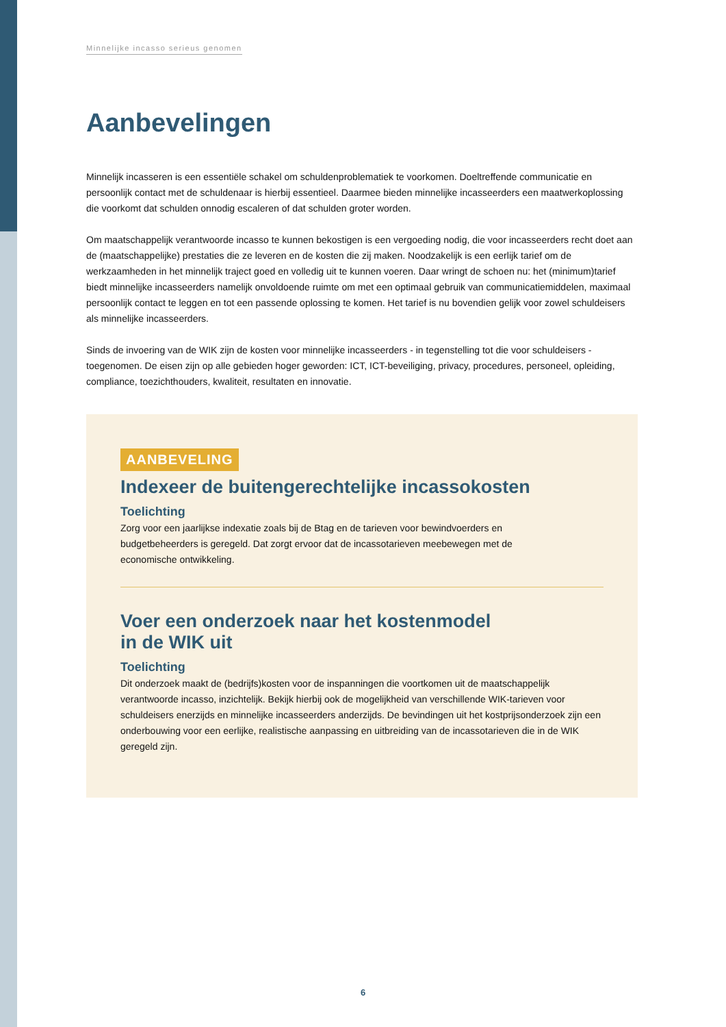Minnelijke incasso serieus genomen
Aanbevelingen
Minnelijk incasseren is een essentiële schakel om schuldenproblematiek te voorkomen. Doeltreffende communicatie en persoonlijk contact met de schuldenaar is hierbij essentieel. Daarmee bieden minnelijke incasseerders een maatwerkoplossing die voorkomt dat schulden onnodig escaleren of dat schulden groter worden.
Om maatschappelijk verantwoorde incasso te kunnen bekostigen is een vergoeding nodig, die voor incasseerders recht doet aan de (maatschappelijke) prestaties die ze leveren en de kosten die zij maken. Noodzakelijk is een eerlijk tarief om de werkzaamheden in het minnelijk traject goed en volledig uit te kunnen voeren. Daar wringt de schoen nu: het (minimum)tarief biedt minnelijke incasseerders namelijk onvoldoende ruimte om met een optimaal gebruik van communicatiemiddelen, maximaal persoonlijk contact te leggen en tot een passende oplossing te komen. Het tarief is nu bovendien gelijk voor zowel schuldeisers als minnelijke incasseerders.
Sinds de invoering van de WIK zijn de kosten voor minnelijke incasseerders - in tegenstelling tot die voor schuldeisers - toegenomen. De eisen zijn op alle gebieden hoger geworden: ICT, ICT-beveiliging, privacy, procedures, personeel, opleiding, compliance, toezichthouders, kwaliteit, resultaten en innovatie.
AANBEVELING
Indexeer de buitengerechtelijke incassokosten
Toelichting
Zorg voor een jaarlijkse indexatie zoals bij de Btag en de tarieven voor bewindvoerders en budgetbeheerders is geregeld. Dat zorgt ervoor dat de incassotarieven meebewegen met de economische ontwikkeling.
Voer een onderzoek naar het kostenmodel
in de WIK uit
Toelichting
Dit onderzoek maakt de (bedrijfs)kosten voor de inspanningen die voortkomen uit de maatschappelijk verantwoorde incasso, inzichtelijk. Bekijk hierbij ook de mogelijkheid van verschillende WIK-tarieven voor schuldeisers enerzijds en minnelijke incasseerders anderzijds. De bevindingen uit het kostprijsonderzoek zijn een onderbouwing voor een eerlijke, realistische aanpassing en uitbreiding van de incassotarieven die in de WIK geregeld zijn.
6